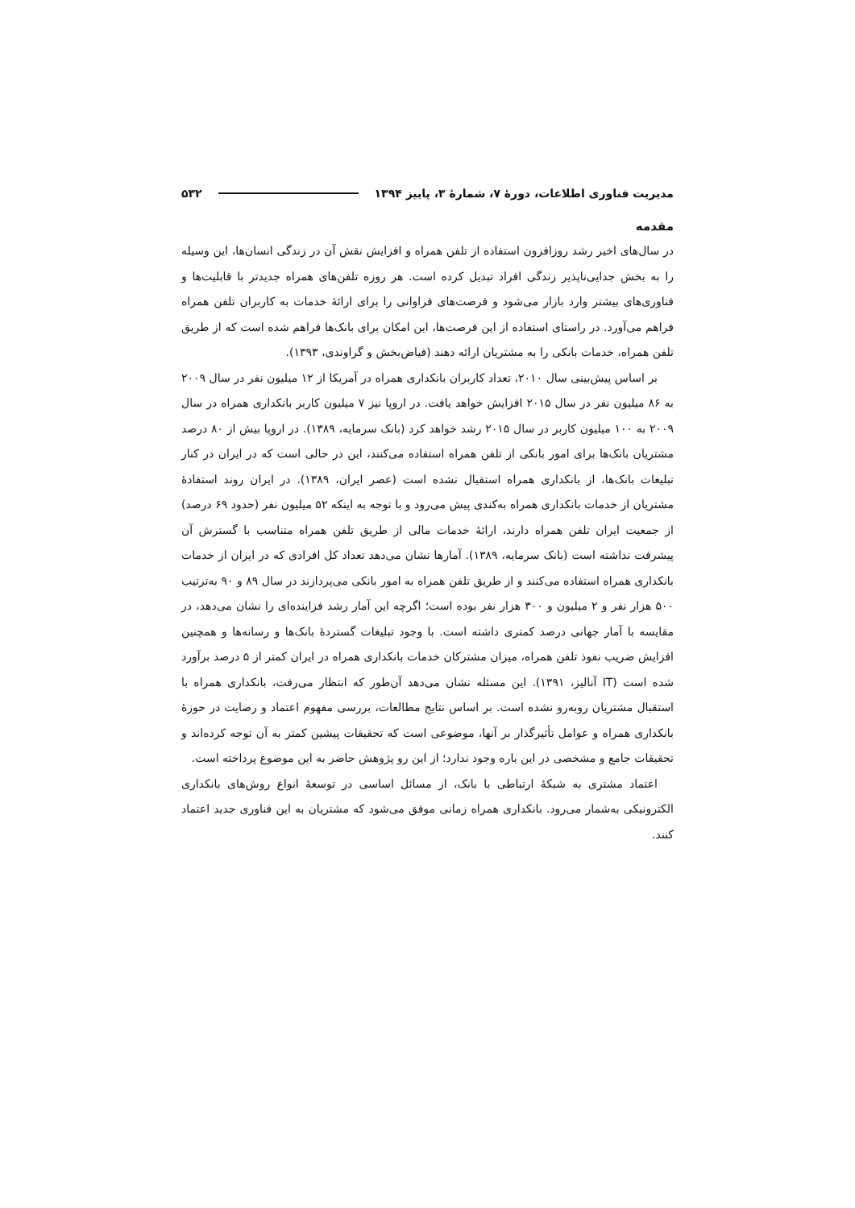مدیریت فناوری اطلاعات، دورۀ ۷، شمارۀ ۳، پاییز ۱۳۹۴ ۵۳۲
مقدمه
در سال‌های اخیر رشد روزافزون استفاده از تلفن همراه و افزایش نقش آن در زندگی انسان‌ها، این وسیله را به بخش جدایی‌ناپذیر زندگی افراد تبدیل کرده است. هر روزه تلفن‌های همراه جدیدتر با قابلیت‌ها و فناوری‌های بیشتر وارد بازار می‌شود و فرصت‌های فراوانی را برای ارائۀ خدمات به کاربران تلفن همراه فراهم می‌آورد. در راستای استفاده از این فرصت‌ها، این امکان برای بانک‌ها فراهم شده است که از طریق تلفن همراه، خدمات بانکی را به مشتریان ارائه دهند (فیاض‌بخش و گراوندی، ۱۳۹۳).
بر اساس پیش‌بینی سال ۲۰۱۰، تعداد کاربران بانکداری همراه در آمریکا از ۱۲ میلیون نفر در سال ۲۰۰۹ به ۸۶ میلیون نفر در سال ۲۰۱۵ افزایش خواهد یافت. در اروپا نیز ۷ میلیون کاربر بانکداری همراه در سال ۲۰۰۹ به ۱۰۰ میلیون کاربر در سال ۲۰۱۵ رشد خواهد کرد (بانک سرمایه، ۱۳۸۹). در اروپا بیش از ۸۰ درصد مشتریان بانک‌ها برای امور بانکی از تلفن همراه استفاده می‌کنند، این در حالی است که در ایران در کنار تبلیغات بانک‌ها، از بانکداری همراه استقبال نشده است (عصر ایران، ۱۳۸۹). در ایران روند استفادۀ مشتریان از خدمات بانکداری همراه به‌کندی پیش می‌رود و با توجه به اینکه ۵۲ میلیون نفر (حدود ۶۹ درصد) از جمعیت ایران تلفن همراه دارند، ارائۀ خدمات مالی از طریق تلفن همراه متناسب با گسترش آن پیشرفت نداشته است (بانک سرمایه، ۱۳۸۹). آمارها نشان می‌دهد تعداد کل افرادی که در ایران از خدمات بانکداری همراه استفاده می‌کنند و از طریق تلفن همراه به امور بانکی می‌پردازند در سال ۸۹ و ۹۰ به‌ترتیب ۵۰۰ هزار نفر و ۲ میلیون و ۳۰۰ هزار نفر بوده است؛ اگرچه این آمار رشد فزاینده‌ای را نشان می‌دهد، در مقایسه با آمار جهانی درصد کمتری داشته است. با وجود تبلیغات گستردۀ بانک‌ها و رسانه‌ها و همچنین افزایش ضریب نفوذ تلفن همراه، میزان مشترکان خدمات بانکداری همراه در ایران کمتر از ۵ درصد برآورد شده است (IT آنالیز، ۱۳۹۱). این مسئله نشان می‌دهد آن‌طور که انتظار می‌رفت، بانکداری همراه با استقبال مشتریان روبه‌رو نشده است. بر اساس نتایج مطالعات، بررسی مفهوم اعتماد و رضایت در حوزۀ بانکداری همراه و عوامل تأثیرگذار بر آنها، موضوعی است که تحقیقات پیشین کمتر به آن توجه کرده‌اند و تحقیقات جامع و مشخصی در این باره وجود ندارد؛ از این رو پژوهش حاضر به این موضوع پرداخته است.
اعتماد مشتری به شبکۀ ارتباطی با بانک، از مسائل اساسی در توسعۀ انواع روش‌های بانکداری الکترونیکی به‌شمار می‌رود. بانکداری همراه زمانی موفق می‌شود که مشتریان به این فناوری جدید اعتماد کنند.